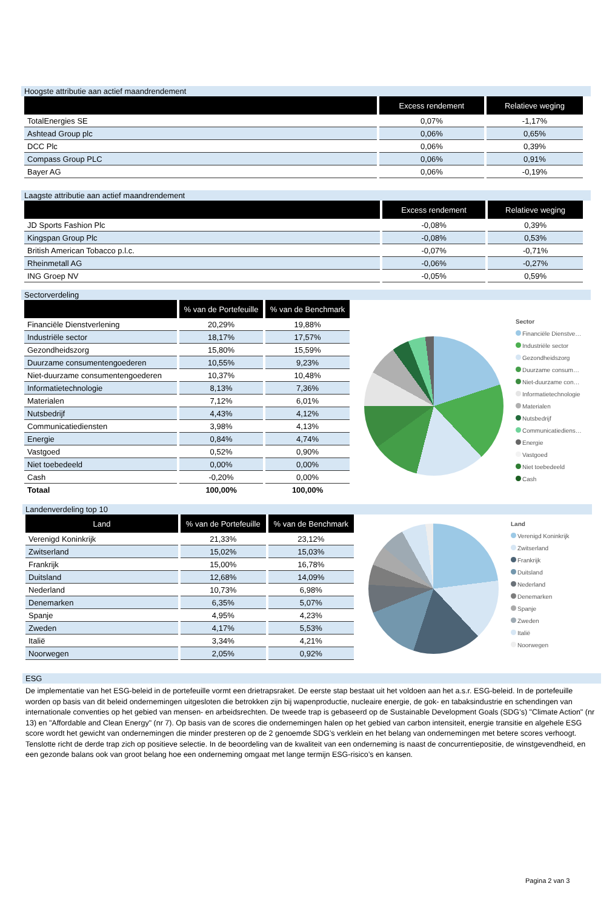Hoogste attributie aan actief maandrendement
| | Excess rendement | Relatieve weging |
| --- | --- | --- |
| TotalEnergies SE | 0,07% | -1,17% |
| Ashtead Group plc | 0,06% | 0,65% |
| DCC Plc | 0,06% | 0,39% |
| Compass Group PLC | 0,06% | 0,91% |
| Bayer AG | 0,06% | -0,19% |
Laagste attributie aan actief maandrendement
| | Excess rendement | Relatieve weging |
| --- | --- | --- |
| JD Sports Fashion Plc | -0,08% | 0,39% |
| Kingspan Group Plc | -0,08% | 0,53% |
| British American Tobacco p.l.c. | -0,07% | -0,71% |
| Rheinmetall AG | -0,06% | -0,27% |
| ING Groep NV | -0,05% | 0,59% |
Sectorverdeling
| | % van de Portefeuille | % van de Benchmark |
| --- | --- | --- |
| Financiële Dienstverlening | 20,29% | 19,88% |
| Industriële sector | 18,17% | 17,57% |
| Gezondheidszorg | 15,80% | 15,59% |
| Duurzame consumentengoederen | 10,55% | 9,23% |
| Niet-duurzame consumentengoederen | 10,37% | 10,48% |
| Informatietechnologie | 8,13% | 7,36% |
| Materialen | 7,12% | 6,01% |
| Nutsbedrijf | 4,43% | 4,12% |
| Communicatiediensten | 3,98% | 4,13% |
| Energie | 0,84% | 4,74% |
| Vastgoed | 0,52% | 0,90% |
| Niet toebedeeld | 0,00% | 0,00% |
| Cash | -0,20% | 0,00% |
| Totaal | 100,00% | 100,00% |
Sector
Financiële Dienstve…
Industriële sector
Gezondheidszorg
Duurzame consum…
Niet-duurzame con…
Informatietechnologie
Materialen
Nutsbedrijf
Communicatiediens…
Energie
Vastgoed
Niet toebedeeld
Cash
Landenverdeling top 10
| Land | % van de Portefeuille | % van de Benchmark |
| --- | --- | --- |
| Verenigd Koninkrijk | 21,33% | 23,12% |
| Zwitserland | 15,02% | 15,03% |
| Frankrijk | 15,00% | 16,78% |
| Duitsland | 12,68% | 14,09% |
| Nederland | 10,73% | 6,98% |
| Denemarken | 6,35% | 5,07% |
| Spanje | 4,95% | 4,23% |
| Zweden | 4,17% | 5,53% |
| Italië | 3,34% | 4,21% |
| Noorwegen | 2,05% | 0,92% |
Land
Verenigd Koninkrijk
Zwitserland
Frankrijk
Duitsland
Nederland
Denemarken
Spanje
Zweden
Italië
Noorwegen
ESG
De implementatie van het ESG-beleid in de portefeuille vormt een drietrapsraket. De eerste stap bestaat uit het voldoen aan het a.s.r. ESG-beleid. In de portefeuille worden op basis van dit beleid ondernemingen uitgesloten die betrokken zijn bij wapenproductie, nucleaire energie, de gok- en tabaksindustrie en schendingen van internationale conventies op het gebied van mensen- en arbeidsrechten. De tweede trap is gebaseerd op de Sustainable Development Goals (SDG’s) "Climate Action" (nr 13) en "Affordable and Clean Energy" (nr 7). Op basis van de scores die ondernemingen halen op het gebied van carbon intensiteit, energie transitie en algehele ESG score wordt het gewicht van ondernemingen die minder presteren op de 2 genoemde SDG’s verklein en het belang van ondernemingen met betere scores verhoogt. Tenslotte richt de derde trap zich op positieve selectie. In de beoordeling van de kwaliteit van een onderneming is naast de concurrentiepositie, de winstgevendheid, en een gezonde balans ook van groot belang hoe een onderneming omgaat met lange termijn ESG-risico’s en kansen.
Pagina 2 van 3